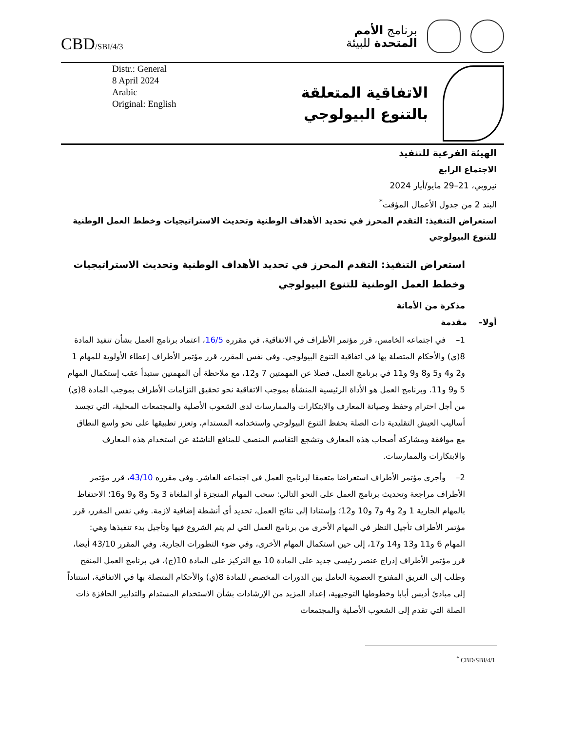CBD/SBI/4/3
برنامج الأمم
المتحدة للبيئة
Distr.: General
8 April 2024
Arabic
Original: English
الاتفاقية المتعلقة
بالتنوع البيولوجي
الهيئة الفرعية للتنفيذ
الاجتماع الرابع
نيروبي، 21–29 مايو/أيار 2024
البند 2 من جدول الأعمال المؤقت<sup>*</sup>
استعراض التنفيذ: التقدم المحرز في تحديد الأهداف الوطنية وتحديث الاستراتيجيات وخطط العمل الوطنية للتنوع البيولوجي
استعراض التنفيذ: التقدم المحرز في تحديد الأهداف الوطنية وتحديث الاستراتيجيات وخطط العمل الوطنية للتنوع البيولوجي
مذكرة من الأمانة
أولا– مقدمة
1– في اجتماعه الخامس، قرر مؤتمر الأطراف في الاتفاقية، في مقرره 16/5، اعتماد برنامج العمل بشأن تنفيذ المادة 8(ي) والأحكام المتصلة بها في اتفاقية التنوع البيولوجي. وفي نفس المقرر، قرر مؤتمر الأطراف إعطاء الأولوية للمهام 1 و2 و4 و5 و8 و9 و11 في برنامج العمل، فضلا عن المهمتين 7 و12، مع ملاحظة أن المهمتين ستبدأ عقب إستكمال المهام 5 و9 و11. وبرنامج العمل هو الأداة الرئيسية المنشأة بموجب الاتفاقية نحو تحقيق التزامات الأطراف بموجب المادة 8(ي) من أجل احترام وحفظ وصيانة المعارف والابتكارات والممارسات لدى الشعوب الأصلية والمجتمعات المحلية، التي تجسد أساليب العيش التقليدية ذات الصلة بحفظ التنوع البيولوجي واستخدامه المستدام، وتعزز تطبيقها على نحو واسع النطاق مع موافقة ومشاركة أصحاب هذه المعارف وتشجع التقاسم المنصف للمنافع الناشئة عن استخدام هذه المعارف والابتكارات والممارسات.
2– وأجرى مؤتمر الأطراف استعراضا متعمقا لبرنامج العمل في اجتماعه العاشر. وفي مقرره 43/10، قرر مؤتمر الأطراف مراجعة وتحديث برنامج العمل على النحو التالي: سحب المهام المنجزة أو الملغاة 3 و5 و8 و9 و16؛ الاحتفاظ بالمهام الجارية 1 و2 و4 و7 و10 و12؛ وإستنادا إلى نتائج العمل، تحديد أي أنشطة إضافية لازمة. وفي نفس المقرر، قرر مؤتمر الأطراف تأجيل النظر في المهام الأخرى من برنامج العمل التي لم يتم الشروع فيها وتأجيل بدء تنفيذها وهي: المهام 6 و11 و13 و14 و17، إلى حين استكمال المهام الأخرى، وفي ضوء التطورات الجارية. وفي المقرر 43/10 أيضا، قرر مؤتمر الأطراف إدراج عنصر رئيسي جديد على المادة 10 مع التركيز على المادة 10(ج)، في برنامج العمل المنقح وطلب إلى الفريق المفتوح العضوية العامل بين الدورات المخصص للمادة 8(ي) والأحكام المتصلة بها في الاتفاقية، استناداً إلى مبادئ أديس أبابا وخطوطها التوجيهية، إعداد المزيد من الإرشادات بشأن الاستخدام المستدام والتدابير الحافزة ذات الصلة التي تقدم إلى الشعوب الأصلية والمجتمعات
<sup>*</sup> CBD/SBI/4/1.